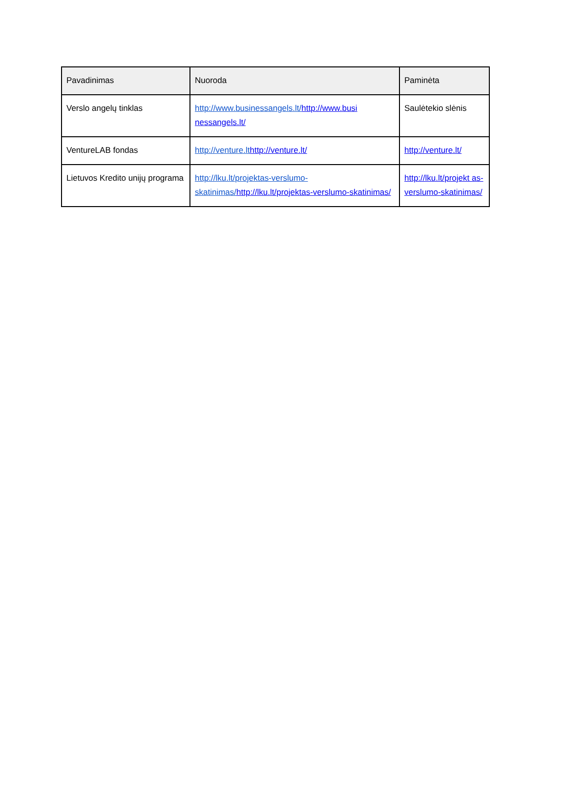| Pavadinimas | Nuoroda | Paminėta |
| --- | --- | --- |
| Verslo angelų tinklas | http://www.businessangels.lt/ http://www.busi nessangels.lt/ | Saulėtekio slėnis |
| VentureLAB fondas | http://venture.lt http://venture.lt/ | http://venture.lt/ |
| Lietuvos Kredito unijų programa | http://lku.lt/projektas-verslumo-skatinimas/ http://lku.lt/projektas-verslumo-skatinimas/ | http://lku.lt/projekt as-verslumo-skatinimas/ |